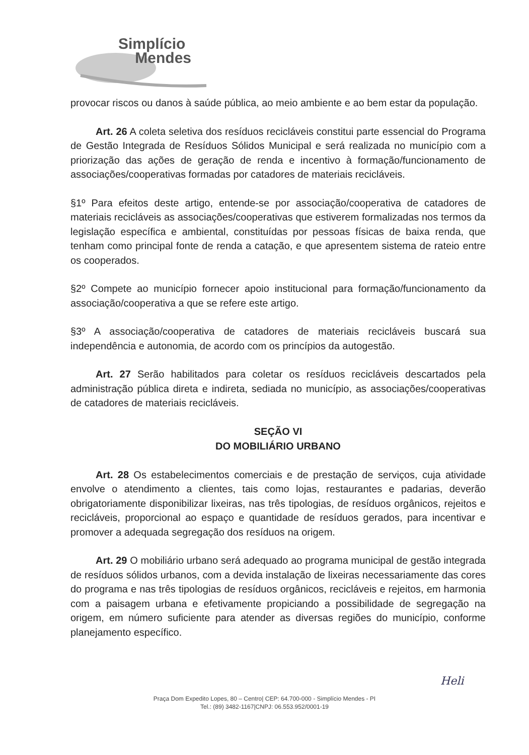Simplício
Mendes
provocar riscos ou danos à saúde pública, ao meio ambiente e ao bem estar da população.
Art. 26 A coleta seletiva dos resíduos recicláveis constitui parte essencial do Programa de Gestão Integrada de Resíduos Sólidos Municipal e será realizada no município com a priorização das ações de geração de renda e incentivo à formação/funcionamento de associações/cooperativas formadas por catadores de materiais recicláveis.
§1º Para efeitos deste artigo, entende-se por associação/cooperativa de catadores de materiais recicláveis as associações/cooperativas que estiverem formalizadas nos termos da legislação específica e ambiental, constituídas por pessoas físicas de baixa renda, que tenham como principal fonte de renda a catação, e que apresentem sistema de rateio entre os cooperados.
§2º Compete ao município fornecer apoio institucional para formação/funcionamento da associação/cooperativa a que se refere este artigo.
§3º A associação/cooperativa de catadores de materiais recicláveis buscará sua independência e autonomia, de acordo com os princípios da autogestão.
Art. 27 Serão habilitados para coletar os resíduos recicláveis descartados pela administração pública direta e indireta, sediada no município, as associações/cooperativas de catadores de materiais recicláveis.
SEÇÃO VI
DO MOBILIÁRIO URBANO
Art. 28 Os estabelecimentos comerciais e de prestação de serviços, cuja atividade envolve o atendimento a clientes, tais como lojas, restaurantes e padarias, deverão obrigatoriamente disponibilizar lixeiras, nas três tipologias, de resíduos orgânicos, rejeitos e recicláveis, proporcional ao espaço e quantidade de resíduos gerados, para incentivar e promover a adequada segregação dos resíduos na origem.
Art. 29 O mobiliário urbano será adequado ao programa municipal de gestão integrada de resíduos sólidos urbanos, com a devida instalação de lixeiras necessariamente das cores do programa e nas três tipologias de resíduos orgânicos, recicláveis e rejeitos, em harmonia com a paisagem urbana e efetivamente propiciando a possibilidade de segregação na origem, em número suficiente para atender as diversas regiões do município, conforme planejamento específico.
Heli
Praça Dom Expedito Lopes, 80 – Centro| CEP: 64.700-000 - Simplício Mendes - PI
Tel.: (89) 3482-1167|CNPJ: 06.553.952/0001-19